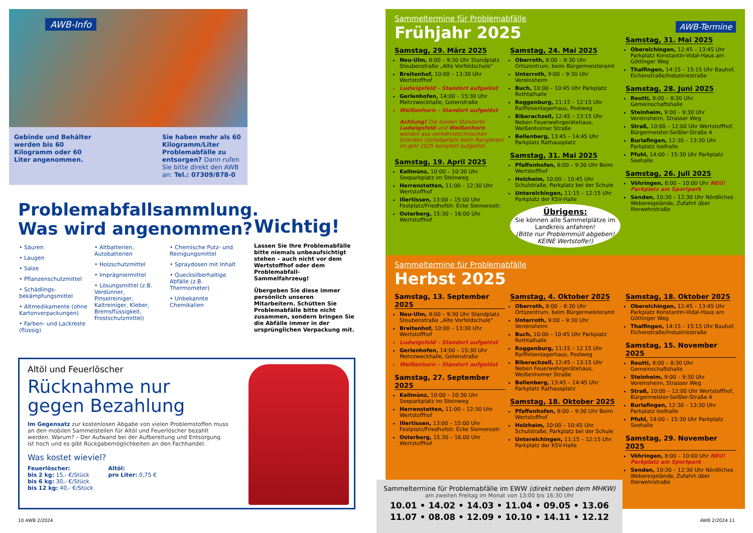AWB-Info
Gebinde und Behälter werden bis 60 Kilogramm oder 60 Liter angenommen.
Sie haben mehr als 60 Kilo­gramm/Liter Problem­abfälle zu entsorgen? Dann rufen Sie bitte direkt den AWB an: Tel.: 07309/878-0
Problemabfallsammlung.
Was wird angenommen?
• Säuren
• Laugen
• Salze
• Pflanzen­schutzmittel
• Schädlings­bekämpfungsmittel
• Altmedikamente (ohne Kartonverpackungen)
• Farben- und Lackreste (flüssig)
• Altbatterien, Autobatterien
• Holzschutzmittel
• Imprägniermittel
• Lösungsmittel (z.B. Verdünner, Pinselreiniger, Kaltreiniger, Kleber, Bremsflüssigkeit, Frostschutz­mittel)
• Chemische Putz- und Reinigungsmittel
• Spraydosen mit Inhalt
• Quecksilberhaltige Abfälle (z.B. Thermometer)
• Unbekannte Chemikalien
Wichtig!
Lassen Sie Ihre Problemabfälle bitte niemals unbeaufsichtigt stehen – auch nicht vor dem Wertstoffhof oder dem Problem­abfall-Sammelfahrzeug!
Übergeben Sie diese immer per­sönlich unseren Mitarbeitern. Schütten Sie Problemabfälle bitte nicht zusammen, sondern bringen Sie die Abfälle immer in der ursprünglichen Verpackung mit.
Altöl und Feuerlöscher
Rücknahme nur
gegen Bezahlung
Im Gegensatz zur kostenlosen Abgabe von vielen Problemstoffen muss an den mobilen Sammelstellen für Altöl und Feuerlöscher bezahlt werden. Warum? – Der Aufwand bei der Aufbereitung und Entsorgung ist hoch und es gibt Rückgabemöglichkeiten an den Fachhandel.
Was kostet wieviel?
Feuerlöscher:
bis 2 kg: 15,- €/Stück
bis 6 kg: 30,- €/Stück
bis 12 kg: 40,- €/Stück
Altöl:
pro Liter: 0,75 €
10 AWB 2/2024
Sammeltermine für Problemabfälle
Frühjahr 2025
Samstag, 29. März 2025
Neu-Ulm, 8:00 – 9:30 Uhr Standplatz Steubenstraße „Alte Vorfeldschule“
Breitenhof, 10:00 – 13:30 Uhr Wertstoffhof
Ludwigsfeld – Standort aufgelöst
Gerlenhofen, 14:00 – 15:30 Uhr Mehrzweckhalle, Gotenstraße
Weißenhorn – Standort aufgelöst
Achtung! Die beiden Standorte Ludwigsfeld und Weißenhorn werden aus verkehrstechnischen Gründen (Unfallgefahr beim Rangieren) im Jahr 2025 komplett aufgelöst.
Samstag, 19. April 2025
Kellmünz, 10:00 – 10:30 Uhr Seeparkplatz im Steinweg
Herrenstetten, 11:00 – 12:30 Uhr Wertstoffhof
Illertissen, 13:00 – 15:00 Uhr Festplatz/Friedhofstr. Ecke Siemensstr.
Osterberg, 15:30 – 16:00 Uhr Wertstoffhof
Samstag, 24. Mai 2025
Oberroth, 8:00 – 8:30 Uhr Ortszentrum, beim Bürgermeisteramt
Unterroth, 9:00 – 9:30 Uhr Vereinsheim
Buch, 10:00 – 10:45 Uhr Parkplatz Rothtalhalle
Roggenburg, 11:15 – 12:15 Uhr Raiffeisenlagerhaus, Postweg
Biberachzell, 12:45 – 13:15 Uhr Neben Feuerwehrgerätehaus, Weißenhorner Straße
Bellenberg, 13:45 – 14:45 Uhr Parkplatz Rathausplatz
Samstag, 31. Mai 2025
Pfaffenhofen, 8:00 – 9:30 Uhr Beim Wertstoffhof
Holzheim, 10:00 – 10:45 Uhr Schulstraße, Parkplatz bei der Schule
Unterelchingen, 11:15 – 12:15 Uhr Parkplatz der KSV-Halle
Übrigens:
Sie können alle Sammelplätze im Landkreis anfahren!
(Bitte nur Problemmüll abgeben! KEINE Wertstoffe!)
AWB-Termine
Samstag, 31. Mai 2025
Oberelchingen, 12:45 – 13:45 Uhr Parkplatz Konstantin-Vidal-Haus am Göttinger Weg
Thalfingen, 14:15 – 15:15 Uhr Bauhof, Eichenstraße/Industriestraße
Samstag, 28. Juni 2025
Reutti, 8:00 – 8:30 Uhr Gemeinschaftshalle
Steinheim, 9:00 – 9:30 Uhr Vereinsheim, Strasser Weg
Straß, 10:00 – 12:00 Uhr Wertstoffhof, Bürgermeister-Seißler-Straße 4
Burlafingen, 12:30 – 13:30 Uhr Parkplatz Iselhalle
Pfuhl, 14:00 – 15:30 Uhr Parkplatz Seehalle
Samstag, 26. Juli 2025
Vöhringen, 8:00 – 10:00 Uhr NEU! Parkplatz am Sportpark
Senden, 10:30 – 12:30 Uhr Nördliches Webereigelände, Zufahrt über Illerwehrstraße
Sammeltermine für Problemabfälle
Herbst 2025
Samstag, 13. September 2025
Neu-Ulm, 8:00 – 9:30 Uhr Standplatz Steubenstraße „Alte Vorfeldschule“
Breitenhof, 10:00 – 13:30 Uhr Wertstoffhof
Ludwigsfeld – Standort aufgelöst
Gerlenhofen, 14:00 – 15:30 Uhr Mehrzweckhalle, Gotenstraße
Weißenhorn – Standort aufgelöst
Samstag, 27. September 2025
Kellmünz, 10:00 – 10:30 Uhr Seeparkplatz im Steinweg
Herrenstetten, 11:00 – 12:30 Uhr Wertstoffhof
Illertissen, 13:00 – 15:00 Uhr Festplatz/Friedhofstr. Ecke Siemensstr.
Osterberg, 15.30 – 16.00 Uhr Wertstoffhof
Samstag, 4. Oktober 2025
Oberroth, 8:00 – 8:30 Uhr Ortszentrum, beim Bürgermeisteramt
Unterroth, 9:00 – 9:30 Uhr Vereinsheim
Buch, 10:00 – 10:45 Uhr Parkplatz Rothtalhalle
Roggenburg, 11:15 – 12.15 Uhr Raiffeisenlagerhaus, Postweg
Biberachzell, 12:45 – 13:15 Uhr Neben Feuerwehrgerätehaus, Weißenhorner Straße
Bellenberg, 13:45 – 14:45 Uhr Parkplatz Rathausplatz
Samstag, 18. Oktober 2025
Pfaffenhofen, 8:00 – 9:30 Uhr Beim Wertstoffhof
Holzheim, 10:00 – 10:45 Uhr Schulstraße, Parkplatz bei der Schule
Unterelchingen, 11:15 – 12:15 Uhr Parkplatz der KSV-Halle
Samstag, 18. Oktober 2025
Oberelchingen, 12:45 – 13:45 Uhr Parkplatz Konstantin-Vidal-Haus am Göttinger Weg
Thalfingen, 14:15 – 15:15 Uhr Bauhof, Eichenstraße/Industriestraße
Samstag, 15. November 2025
Reutti, 8:00 – 8:30 Uhr Gemeinschaftshalle
Steinheim, 9:00 – 9:30 Uhr Vereinsheim, Strasser Weg
Straß, 10:00 – 12:00 Uhr Wertstoffhof, Bürgermeister-Seißler-Straße 4
Burlafingen, 12:30 – 13:30 Uhr Parkplatz Iselhalle
Pfuhl, 14:00 – 15:30 Uhr Parkplatz Seehalle
Samstag, 29. November 2025
Vöhringen, 8:00 – 10:00 Uhr NEU! Parkplatz am Sportpark
Senden, 10:30 – 12:30 Uhr Nördliches Webereigelände, Zufahrt über Illerwehrstraße
Sammeltermine für Problemabfälle im EWW (direkt neben dem MHKW)
am zweiten Freitag im Monat von 13:00 bis 16:30 Uhr
10.01 • 14.02 • 14.03 • 11.04 • 09.05 • 13.06
11.07 • 08.08 • 12.09 • 10.10 • 14.11 • 12.12
AWB 2/2024 11